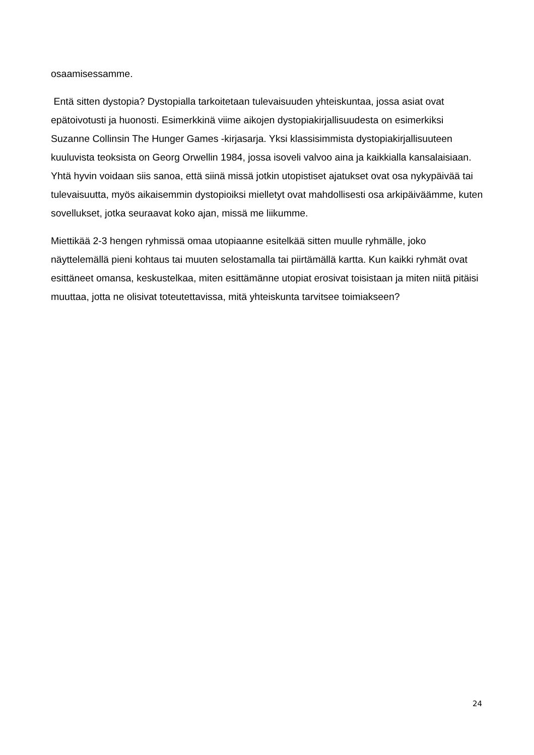osaamisessamme.
Entä sitten dystopia? Dystopialla tarkoitetaan tulevaisuuden yhteiskuntaa, jossa asiat ovat epätoivotusti ja huonosti. Esimerkkinä viime aikojen dystopiakirjallisuudesta on esimerkiksi Suzanne Collinsin The Hunger Games -kirjasarja. Yksi klassisimmista dystopiakirjallisuuteen kuuluvista teoksista on Georg Orwellin 1984, jossa isoveli valvoo aina ja kaikkialla kansalaisiaan. Yhtä hyvin voidaan siis sanoa, että siinä missä jotkin utopistiset ajatukset ovat osa nykypäivää tai tulevaisuutta, myös aikaisemmin dystopioiksi mielletyt ovat mahdollisesti osa arkipäiväämme, kuten sovellukset, jotka seuraavat koko ajan, missä me liikumme.
Miettikää 2-3 hengen ryhmissä omaa utopiaanne esitelkää sitten muulle ryhmälle, joko näyttelemällä pieni kohtaus tai muuten selostamalla tai piirtämällä kartta. Kun kaikki ryhmät ovat esittäneet omansa, keskustelkaa, miten esittämänne utopiat erosivat toisistaan ja miten niitä pitäisi muuttaa, jotta ne olisivat toteutettavissa, mitä yhteiskunta tarvitsee toimiakseen?
24